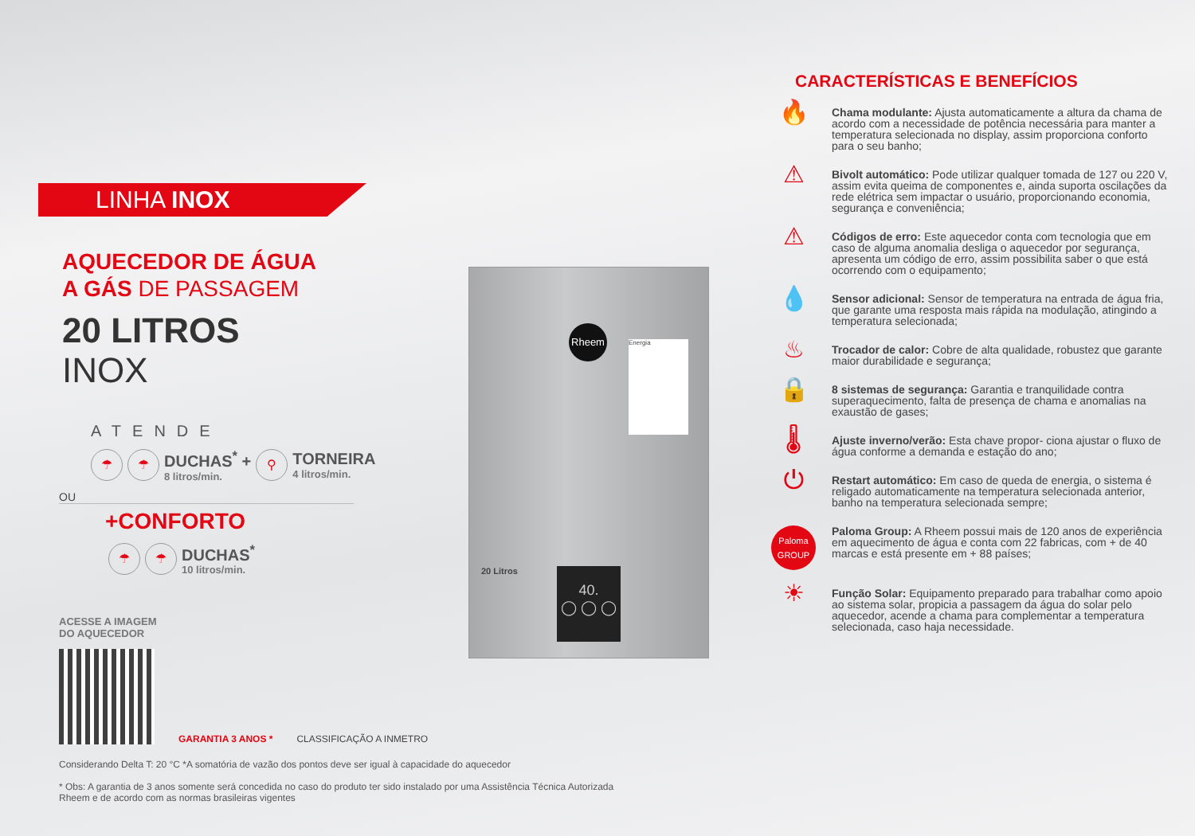LINHA INOX
AQUECEDOR DE ÁGUA
A GÁS DE PASSAGEM
20 LITROS
INOX
ATENDE
☂ ☂
DUCHAS<sup>*</sup> +
8 litros/min.
⚲
TORNEIRA
4 litros/min.
OU
+CONFORTO
☂ ☂
DUCHAS<sup>*</sup>
10 litros/min.
ACESSE A IMAGEM
DO AQUECEDOR
GARANTIA 3 ANOS *
CLASSIFICAÇÃO A INMETRO
Considerando Delta T: 20 °C *A somatória de vazão dos pontos deve ser igual à capacidade do aquecedor
* Obs: A garantia de 3 anos somente será concedida no caso do produto ter sido instalado por uma Assistência Técnica Autorizada Rheem e de acordo com as normas brasileiras vigentes
Rheem
20 Litros
Energia
40.
◯ ◯ ◯
CARACTERÍSTICAS E BENEFÍCIOS
🔥
Chama modulante: Ajusta automaticamente a altura da chama de acordo com a necessidade de potência necessária para manter a temperatura selecionada no display, assim proporciona conforto para o seu banho;
⚠
Bivolt automático: Pode utilizar qualquer tomada de 127 ou 220 V, assim evita queima de componentes e, ainda suporta oscilações da rede elétrica sem impactar o usuário, proporcionando economia, segurança e conveniência;
⚠
Códigos de erro: Este aquecedor conta com tecnologia que em caso de alguma anomalia desliga o aquecedor por segurança, apresenta um código de erro, assim possibilita saber o que está ocorrendo com o equipamento;
💧
Sensor adicional: Sensor de temperatura na entrada de água fria, que garante uma resposta mais rápida na modulação, atingindo a temperatura selecionada;
♨
Trocador de calor: Cobre de alta qualidade, robustez que garante maior durabilidade e segurança;
🔒
8 sistemas de segurança: Garantia e tranquilidade contra superaquecimento, falta de presença de chama e anomalias na exaustão de gases;
🌡
Ajuste inverno/verão: Esta chave propor- ciona ajustar o fluxo de água conforme a demanda e estação do ano;
⏻
Restart automático: Em caso de queda de energia, o sistema é religado automaticamente na temperatura selecionada anterior, banho na temperatura selecionada sempre;
Paloma
GROUP
Paloma Group: A Rheem possui mais de 120 anos de experiência em aquecimento de água e conta com 22 fabricas, com + de 40 marcas e está presente em + 88 países;
☀
Função Solar: Equipamento preparado para trabalhar como apoio ao sistema solar, propicia a passagem da água do solar pelo aquecedor, acende a chama para complementar a temperatura selecionada, caso haja necessidade.